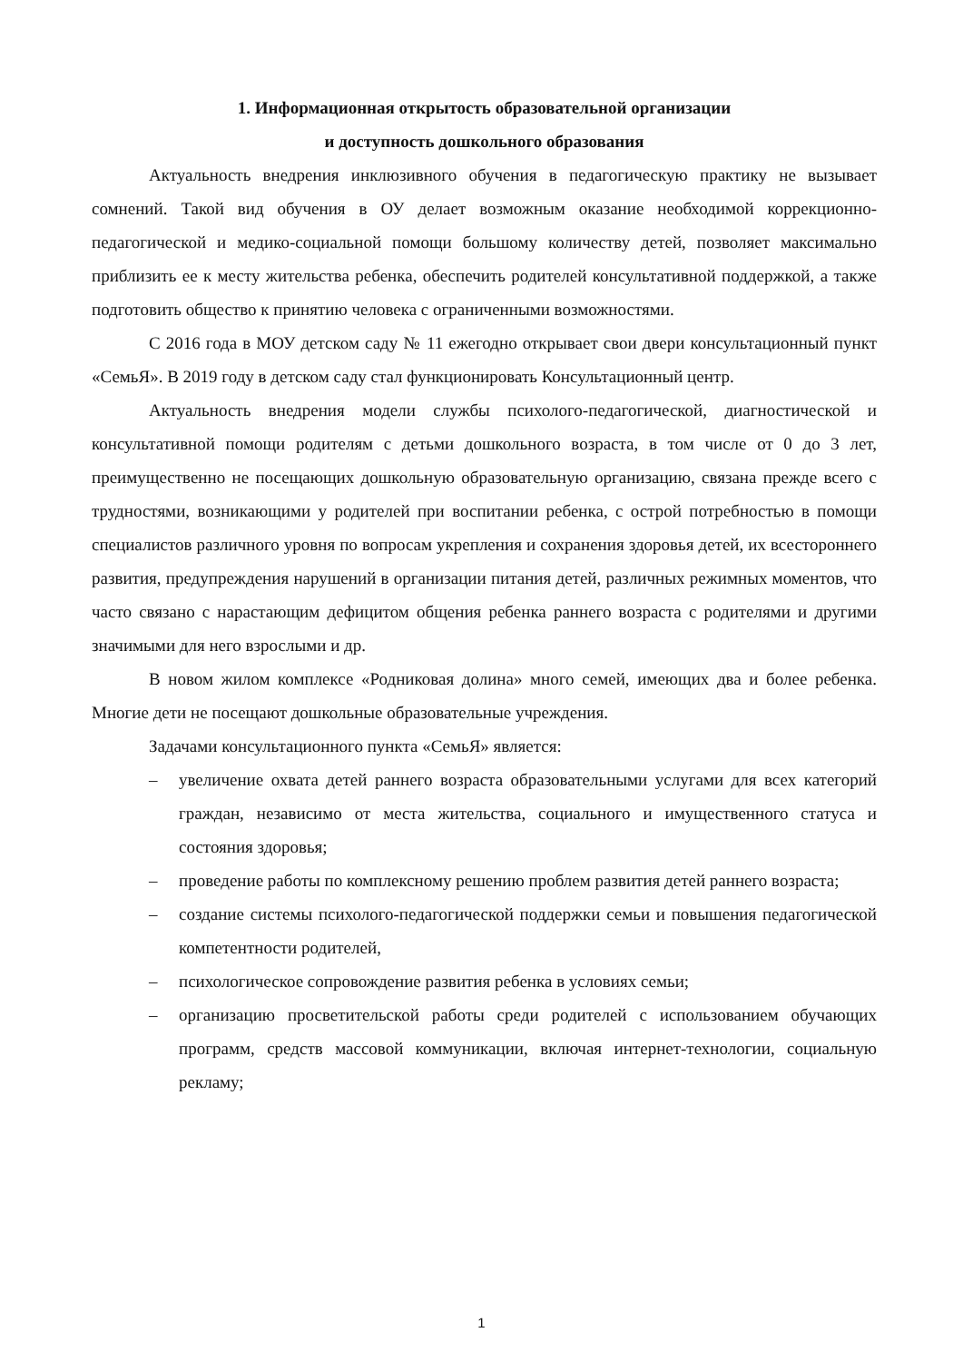1. Информационная открытость образовательной организации
и доступность дошкольного образования
Актуальность внедрения инклюзивного обучения в педагогическую практику не вызывает сомнений. Такой вид обучения в ОУ делает возможным оказание необходимой коррекционно-педагогической и медико-социальной помощи большому количеству детей, позволяет максимально приблизить ее к месту жительства ребенка, обеспечить родителей консультативной поддержкой, а также подготовить общество к принятию человека с ограниченными возможностями.
С 2016 года в МОУ детском саду № 11 ежегодно открывает свои двери консультационный пункт «СемьЯ». В 2019 году в детском саду стал функционировать Консультационный центр.
Актуальность внедрения модели службы психолого-педагогической, диагностической и консультативной помощи родителям с детьми дошкольного возраста, в том числе от 0 до 3 лет, преимущественно не посещающих дошкольную образовательную организацию, связана прежде всего с трудностями, возникающими у родителей при воспитании ребенка, с острой потребностью в помощи специалистов различного уровня по вопросам укрепления и сохранения здоровья детей, их всестороннего развития, предупреждения нарушений в организации питания детей, различных режимных моментов, что часто связано с нарастающим дефицитом общения ребенка раннего возраста с родителями и другими значимыми для него взрослыми и др.
В новом жилом комплексе «Родниковая долина» много семей, имеющих два и более ребенка. Многие дети не посещают дошкольные образовательные учреждения.
Задачами консультационного пункта «СемьЯ» является:
– увеличение охвата детей раннего возраста образовательными услугами для всех категорий граждан, независимо от места жительства, социального и имущественного статуса и состояния здоровья;
– проведение работы по комплексному решению проблем развития детей раннего возраста;
– создание системы психолого-педагогической поддержки семьи и повышения педагогической компетентности родителей,
– психологическое сопровождение развития ребенка в условиях семьи;
– организацию просветительской работы среди родителей с использованием обучающих программ, средств массовой коммуникации, включая интернет-технологии, социальную рекламу;
1